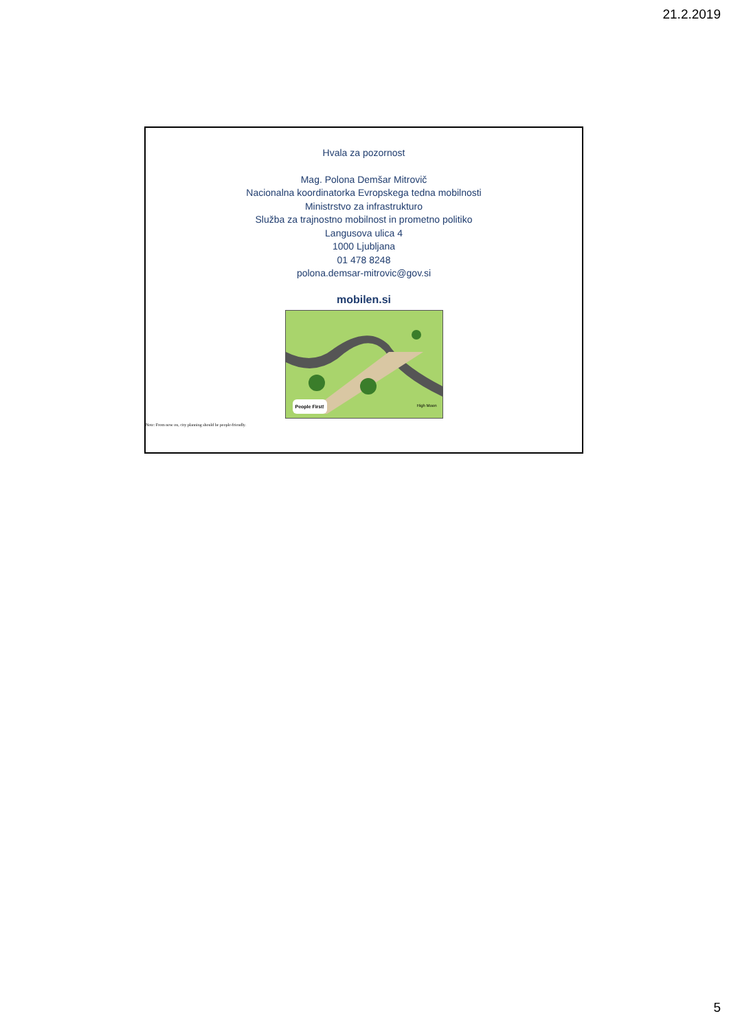21.2.2019
Hvala za pozornost
Mag. Polona Demšar Mitrovič
Nacionalna koordinatorka Evropskega tedna mobilnosti
Ministrstvo za infrastrukturo
Služba za trajnostno mobilnost in prometno politiko
Langusova ulica 4
1000 Ljubljana
01 478 8248
polona.demsar-mitrovic@gov.si
mobilen.si
People First! High Moon
Note: From now on, city planning should be people-friendly.
5